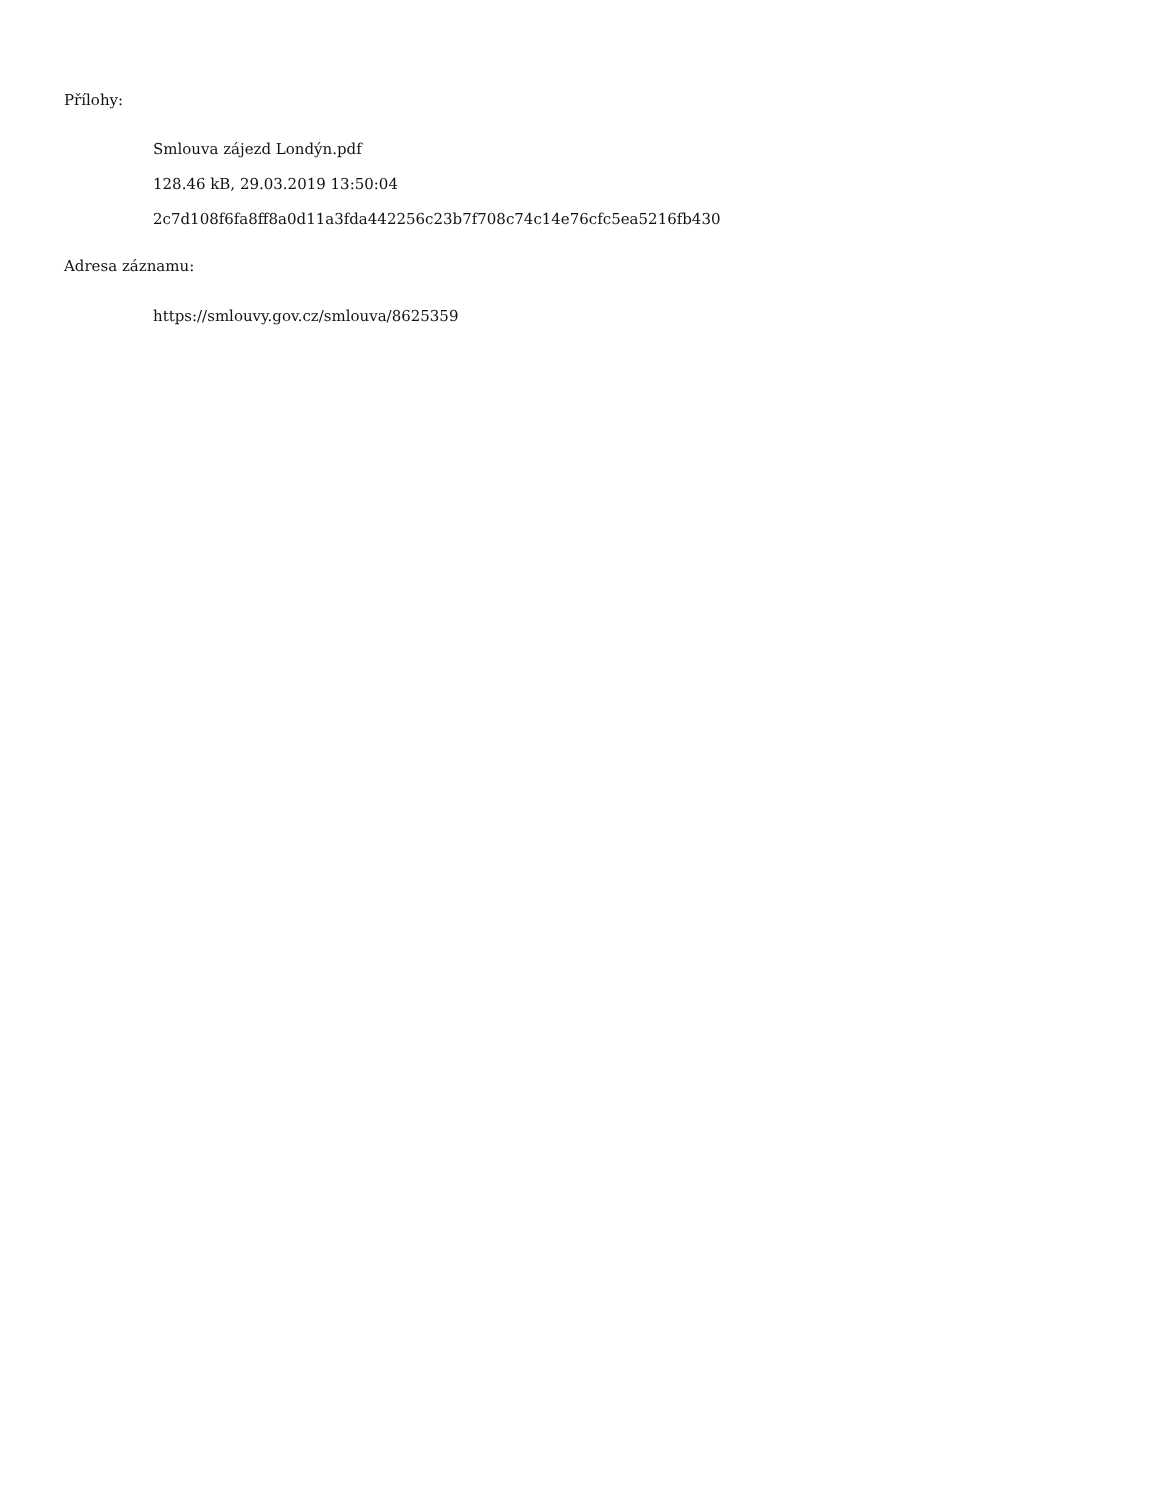Přílohy:
Smlouva zájezd Londýn.pdf
128.46 kB, 29.03.2019 13:50:04
2c7d108f6fa8ff8a0d11a3fda442256c23b7f708c74c14e76cfc5ea5216fb430
Adresa záznamu:
https://smlouvy.gov.cz/smlouva/8625359